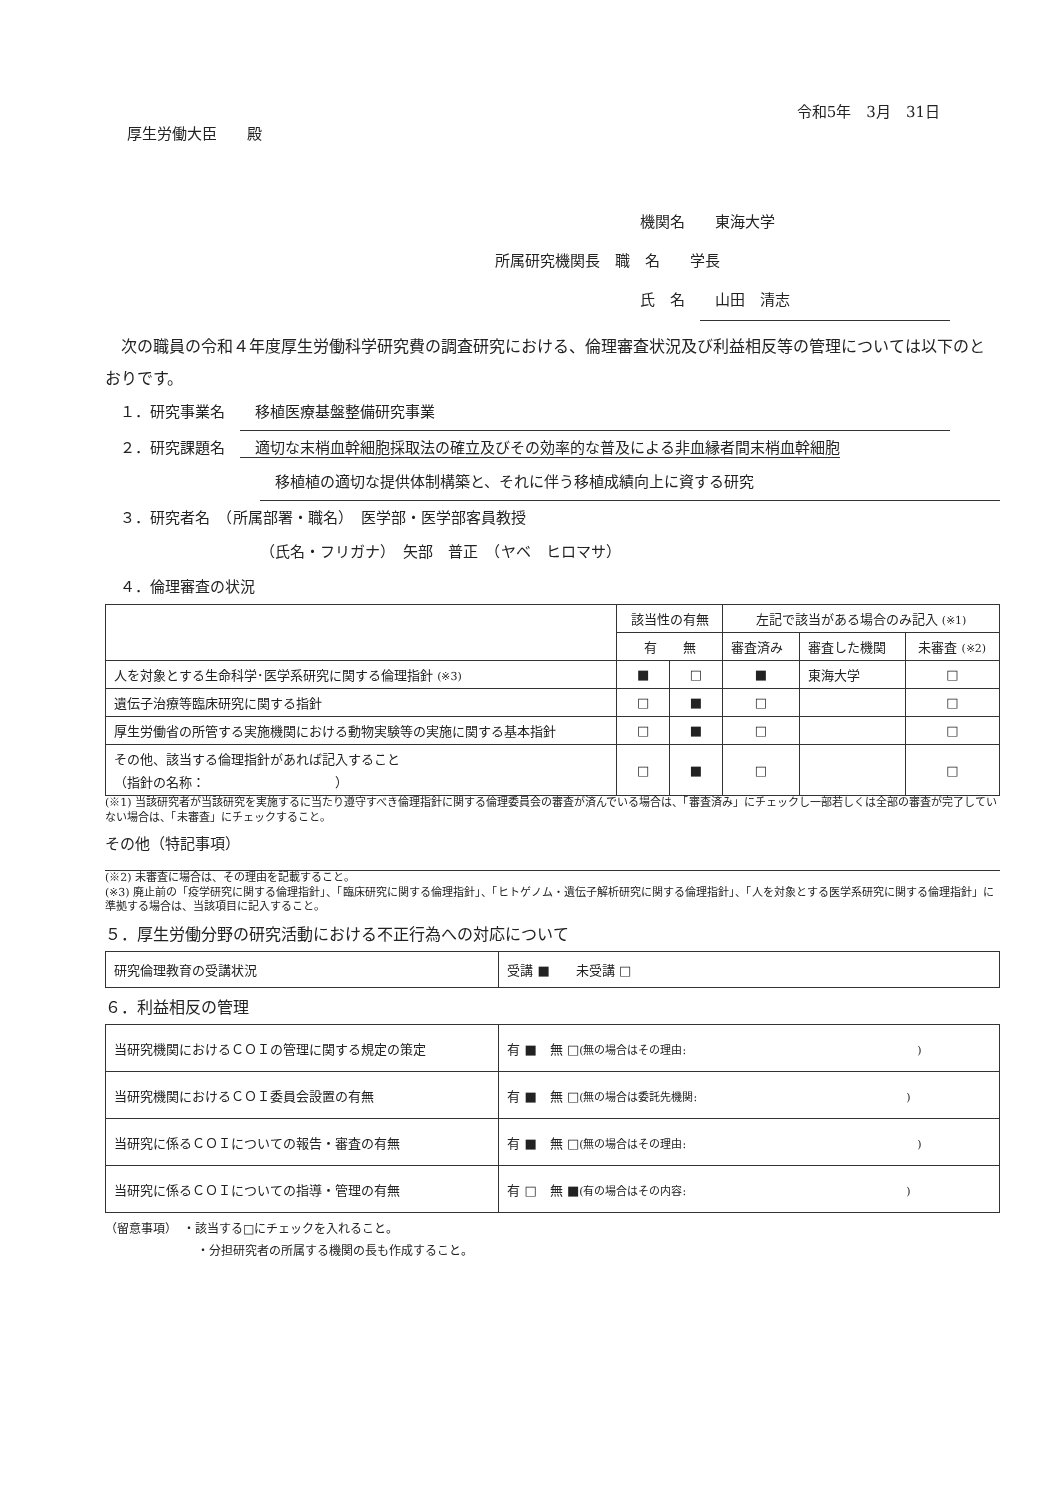厚生労働大臣　　殿
令和5年　3月　31日
機関名　　東海大学
所属研究機関長　職　名　　学長
氏　名　　山田　清志
　次の職員の令和４年度厚生労働科学研究費の調査研究における、倫理審査状況及び利益相反等の管理については以下のとおりです。
１．研究事業名　　移植医療基盤整備研究事業
２．研究課題名　　適切な末梢血幹細胞採取法の確立及びその効率的な普及による非血縁者間末梢血幹細胞
　移植植の適切な提供体制構築と、それに伴う移植成績向上に資する研究
３．研究者名　（所属部署・職名）　医学部・医学部客員教授
（氏名・フリガナ）　矢部　普正　（ヤベ　ヒロマサ）
４．倫理審査の状況
| | 該当性の有無 | | 左記で該当がある場合のみ記入 (※1) | | |
| | 有 無 | | 審査済み | 審査した機関 | 未審査 (※2) |
| 人を対象とする生命科学･医学系研究に関する倫理指針 (※3) | ■ | □ | ■ | 東海大学 | □ |
| 遺伝子治療等臨床研究に関する指針 | □ | ■ | □ | | □ |
| 厚生労働省の所管する実施機関における動物実験等の実施に関する基本指針 | □ | ■ | □ | | □ |
| その他、該当する倫理指針があれば記入すること （指針の名称： ） | □ | ■ | □ | | □ |
(※1) 当該研究者が当該研究を実施するに当たり遵守すべき倫理指針に関する倫理委員会の審査が済んでいる場合は、「審査済み」にチェックし一部若しくは全部の審査が完了していない場合は、「未審査」にチェックすること。
その他（特記事項）
(※2) 未審査に場合は、その理由を記載すること。
(※3) 廃止前の「疫学研究に関する倫理指針」、「臨床研究に関する倫理指針」、「ヒトゲノム・遺伝子解析研究に関する倫理指針」、「人を対象とする医学系研究に関する倫理指針」に準拠する場合は、当該項目に記入すること。
５．厚生労働分野の研究活動における不正行為への対応について
| 研究倫理教育の受講状況 | 受講 ■ 未受講 □ |
６．利益相反の管理
| 当研究機関におけるＣＯＩの管理に関する規定の策定 | 有 ■ 無 □ (無の場合はその理由: ) |
| 当研究機関におけるＣＯＩ委員会設置の有無 | 有 ■ 無 □ (無の場合は委託先機関: ) |
| 当研究に係るＣＯＩについての報告・審査の有無 | 有 ■ 無 □ (無の場合はその理由: ) |
| 当研究に係るＣＯＩについての指導・管理の有無 | 有 □ 無 ■ (有の場合はその内容: ) |
（留意事項）　・該当する□にチェックを入れること。
・分担研究者の所属する機関の長も作成すること。